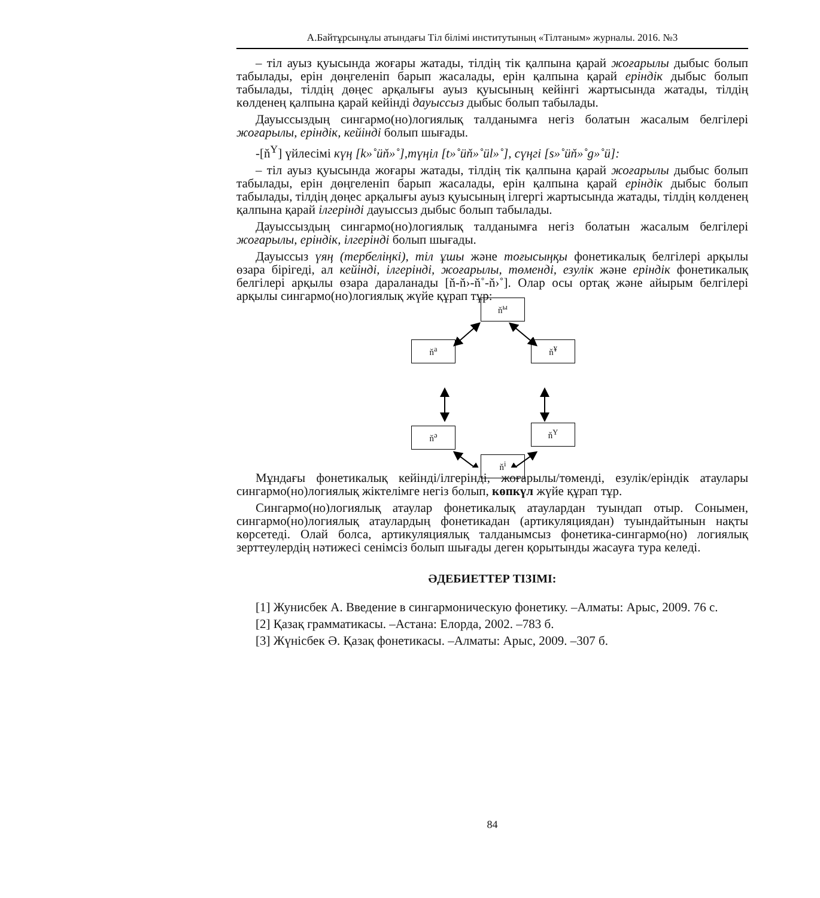А.Байтұрсынұлы атындағы Тіл білімі институтының «Тілтаным» журналы. 2016. №3
– тіл ауыз қуысында жоғары жатады, тілдің тік қалпына қарай жоғарылы дыбыс болып табылады, ерін дөңгеленіп барып жасалады, ерін қалпына қарай еріндік дыбыс болып табылады, тілдің дөңес арқалығы ауыз қуысының кейінгі жартысында жатады, тілдің көлденең қалпына қарай кейінді дауыссыз дыбыс болып табылады.
Дауыссыздың сингармо(но)логиялық талданымға негіз болатын жасалым белгілері жоғарылы, еріндік, кейінді болып шығады.
-[ň<sup>Y</sup>] үйлесімі күң [k»˚üň»˚],түңіл [t»˚üň»˚ül»˚], сүңгі [s»˚üň»˚g»˚ü]:
– тіл ауыз қуысында жоғары жатады, тілдің тік қалпына қарай жоғарылы дыбыс болып табылады, ерін дөңгеленіп барып жасалады, ерін қалпына қарай еріндік дыбыс болып табылады, тілдің дөңес арқалығы ауыз қуысының ілгергі жартысында жатады, тілдің көлденең қалпына қарай ілгерінді дауыссыз дыбыс болып табылады.
Дауыссыздың сингармо(но)логиялық талданымға негіз болатын жасалым белгілері жоғарылы, еріндік, ілгерінді болып шығады.
Дауыссыз үяң (тербеліңкі), тіл ұшы және тоғысыңқы фонетикалық белгілері арқылы өзара бірігеді, ал кейінді, ілгерінді, жоғарылы, төменді, езулік және еріндік фонетикалық белгілері арқылы өзара дараланады [ň-ň›-ň˚-ň›˚]. Олар осы ортақ және айырым белгілері арқылы сингармо(но)логиялық жүйе құрап тұр:
ň<sup>ы</sup>
ň<sup>а</sup> ň<sup>¥</sup>
ň<sup>ә</sup> ň<sup>Y</sup>
ň<sup>і</sup>
Мұндағы фонетикалық кейінді/ілгерінді, жоғарылы/төменді, езулік/еріндік атаулары сингармо(но)логиялық жіктелімге негіз болып, көпкүл жүйе құрап тұр.
Сингармо(но)логиялық атаулар фонетикалық атаулардан туындап отыр. Сонымен, сингармо(но)логиялық атаулардың фонетикадан (артикуляциядан) туындайтынын нақты көрсетеді. Олай болса, артикуляциялық талданымсыз фонетика-сингармо(но) логиялық зерттеулердің нәтижесі сенімсіз болып шығады деген қорытынды жасауға тура келеді.
ӘДЕБИЕТТЕР ТІЗІМІ:
[1] Жунисбек А. Введение в сингармоническую фонетику. –Алматы: Арыс, 2009. 76 с.
[2] Қазақ грамматикасы. –Астана: Елорда, 2002. –783 б.
[3] Жүнісбек Ә. Қазақ фонетикасы. –Алматы: Арыс, 2009. –307 б.
84